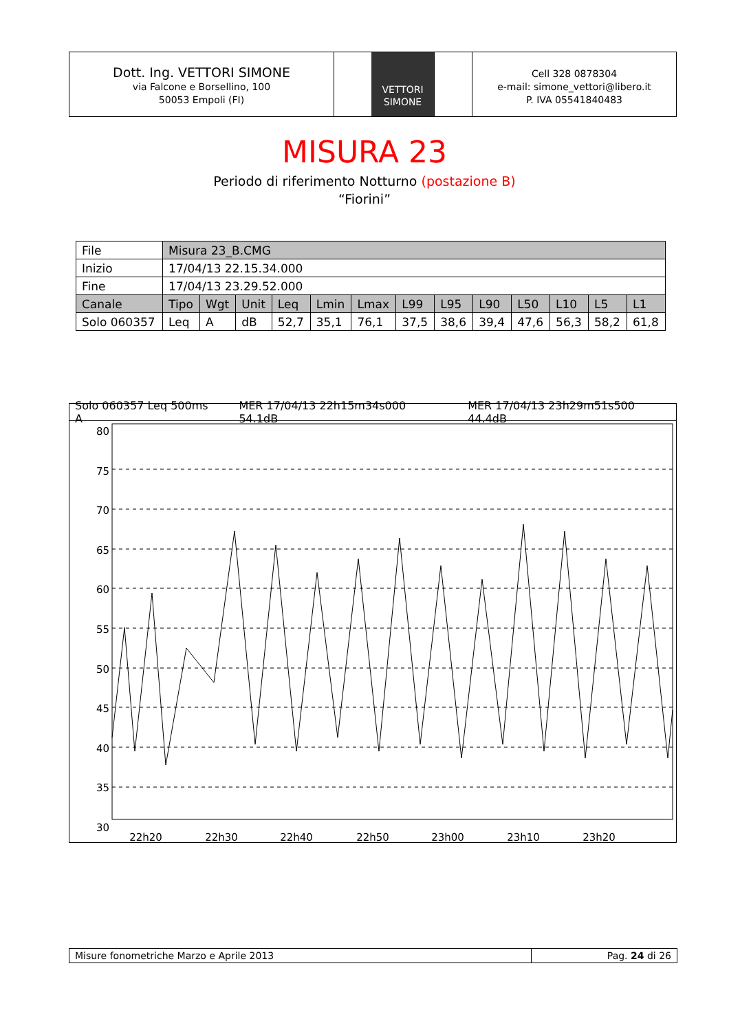Dott. Ing. VETTORI SIMONE
via Falcone e Borsellino, 100
50053 Empoli (FI)
VETTORI
SIMONE
Cell 328 0878304
e-mail: simone_vettori@libero.it
P. IVA 05541840483
MISURA 23
Periodo di riferimento Notturno (postazione B)
“Fiorini”
| File | Misura 23_B.CMG | | | | | | | | | | | | |
| Inizio | 17/04/13 22.15.34.000 | | | | | | | | | | | | |
| Fine | 17/04/13 23.29.52.000 | | | | | | | | | | | | |
| Canale | Tipo | Wgt | Unit | Leq | Lmin | Lmax | L99 | L95 | L90 | L50 | L10 | L5 | L1 |
| Solo 060357 | Leq | A | dB | 52,7 | 35,1 | 76,1 | 37,5 | 38,6 | 39,4 | 47,6 | 56,3 | 58,2 | 61,8 |
Solo 060357 Leq 500ms A MER 17/04/13 22h15m34s000 54.1dB MER 17/04/13 23h29m51s500 44.4dB
80
75
70
65
60
55
50
45
40
35
30
22h20
22h30
22h40
22h50
23h00
23h10
23h20
Misure fonometriche Marzo e Aprile 2013
Pag. 24 di 26